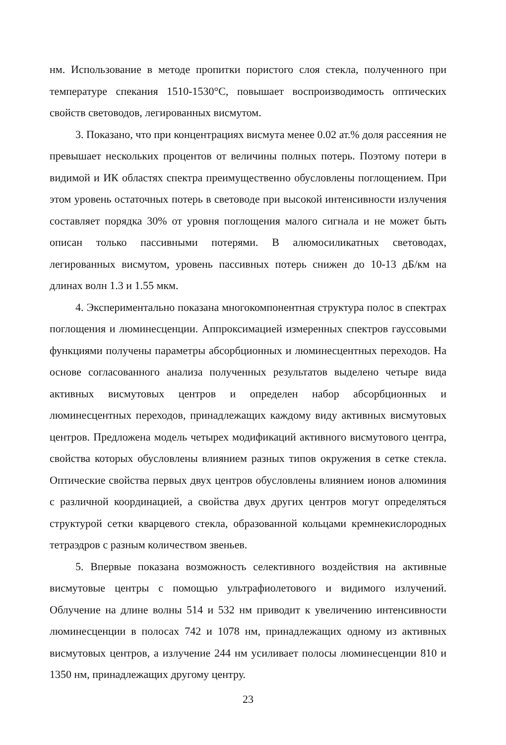нм. Использование в методе пропитки пористого слоя стекла, полученного при температуре спекания 1510-1530°С, повышает воспроизводимость оптических свойств световодов, легированных висмутом.
3. Показано, что при концентрациях висмута менее 0.02 ат.% доля рассеяния не превышает нескольких процентов от величины полных потерь. Поэтому потери в видимой и ИК областях спектра преимущественно обусловлены поглощением. При этом уровень остаточных потерь в световоде при высокой интенсивности излучения составляет порядка 30% от уровня поглощения малого сигнала и не может быть описан только пассивными потерями. В алюмосиликатных световодах, легированных висмутом, уровень пассивных потерь снижен до 10-13 дБ/км на длинах волн 1.3 и 1.55 мкм.
4. Экспериментально показана многокомпонентная структура полос в спектрах поглощения и люминесценции. Аппроксимацией измеренных спектров гауссовыми функциями получены параметры абсорбционных и люминесцентных переходов. На основе согласованного анализа полученных результатов выделено четыре вида активных висмутовых центров и определен набор абсорбционных и люминесцентных переходов, принадлежащих каждому виду активных висмутовых центров. Предложена модель четырех модификаций активного висмутового центра, свойства которых обусловлены влиянием разных типов окружения в сетке стекла. Оптические свойства первых двух центров обусловлены влиянием ионов алюминия с различной координацией, а свойства двух других центров могут определяться структурой сетки кварцевого стекла, образованной кольцами кремнекислородных тетраэдров с разным количеством звеньев.
5. Впервые показана возможность селективного воздействия на активные висмутовые центры с помощью ультрафиолетового и видимого излучений. Облучение на длине волны 514 и 532 нм приводит к увеличению интенсивности люминесценции в полосах 742 и 1078 нм, принадлежащих одному из активных висмутовых центров, а излучение 244 нм усиливает полосы люминесценции 810 и 1350 нм, принадлежащих другому центру.
23